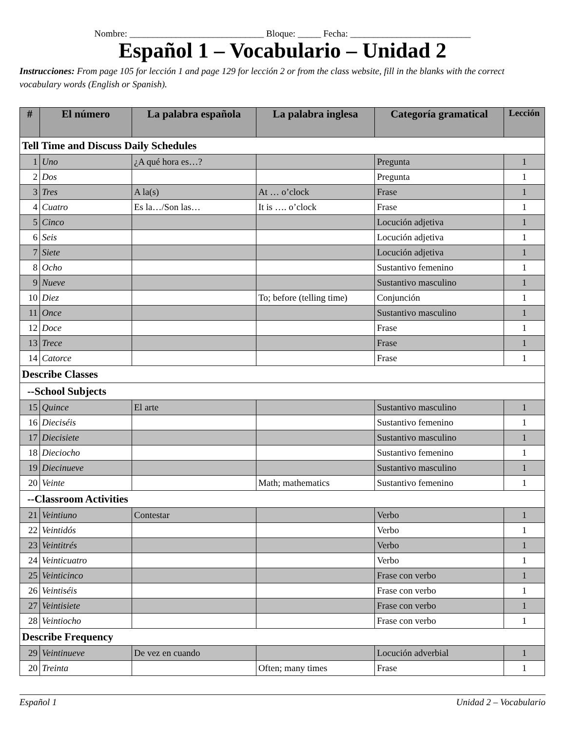Nombre: _____________________________ Bloque: _____ Fecha: __________________________
Español 1 – Vocabulario – Unidad 2
Instrucciones: From page 105 for lección 1 and page 129 for lección 2 or from the class website, fill in the blanks with the correct vocabulary words (English or Spanish).
| # | El número | La palabra española | La palabra inglesa | Categoría gramatical | Lección |
| --- | --- | --- | --- | --- | --- |
| Tell Time and Discuss Daily Schedules | | | | | |
| 1 | Uno | ¿A qué hora es…? | | Pregunta | 1 |
| 2 | Dos | | | Pregunta | 1 |
| 3 | Tres | A la(s) | At … o’clock | Frase | 1 |
| 4 | Cuatro | Es la…/Son las… | It is …. o’clock | Frase | 1 |
| 5 | Cinco | | | Locución adjetiva | 1 |
| 6 | Seis | | | Locución adjetiva | 1 |
| 7 | Siete | | | Locución adjetiva | 1 |
| 8 | Ocho | | | Sustantivo femenino | 1 |
| 9 | Nueve | | | Sustantivo masculino | 1 |
| 10 | Diez | | To; before (telling time) | Conjunción | 1 |
| 11 | Once | | | Sustantivo masculino | 1 |
| 12 | Doce | | | Frase | 1 |
| 13 | Trece | | | Frase | 1 |
| 14 | Catorce | | | Frase | 1 |
| Describe Classes | | | | | |
| --School Subjects | | | | | |
| 15 | Quince | El arte | | Sustantivo masculino | 1 |
| 16 | Dieciséis | | | Sustantivo femenino | 1 |
| 17 | Diecisiete | | | Sustantivo masculino | 1 |
| 18 | Dieciocho | | | Sustantivo femenino | 1 |
| 19 | Diecinueve | | | Sustantivo masculino | 1 |
| 20 | Veinte | | Math; mathematics | Sustantivo femenino | 1 |
| --Classroom Activities | | | | | |
| 21 | Veintiuno | Contestar | | Verbo | 1 |
| 22 | Veintidós | | | Verbo | 1 |
| 23 | Veintitrés | | | Verbo | 1 |
| 24 | Veinticuatro | | | Verbo | 1 |
| 25 | Veinticinco | | | Frase con verbo | 1 |
| 26 | Veintiséis | | | Frase con verbo | 1 |
| 27 | Veintisiete | | | Frase con verbo | 1 |
| 28 | Veintiocho | | | Frase con verbo | 1 |
| Describe Frequency | | | | | |
| 29 | Veintinueve | De vez en cuando | | Locución adverbial | 1 |
| 20 | Treinta | | Often; many times | Frase | 1 |
Español 1 Unidad 2 – Vocabulario